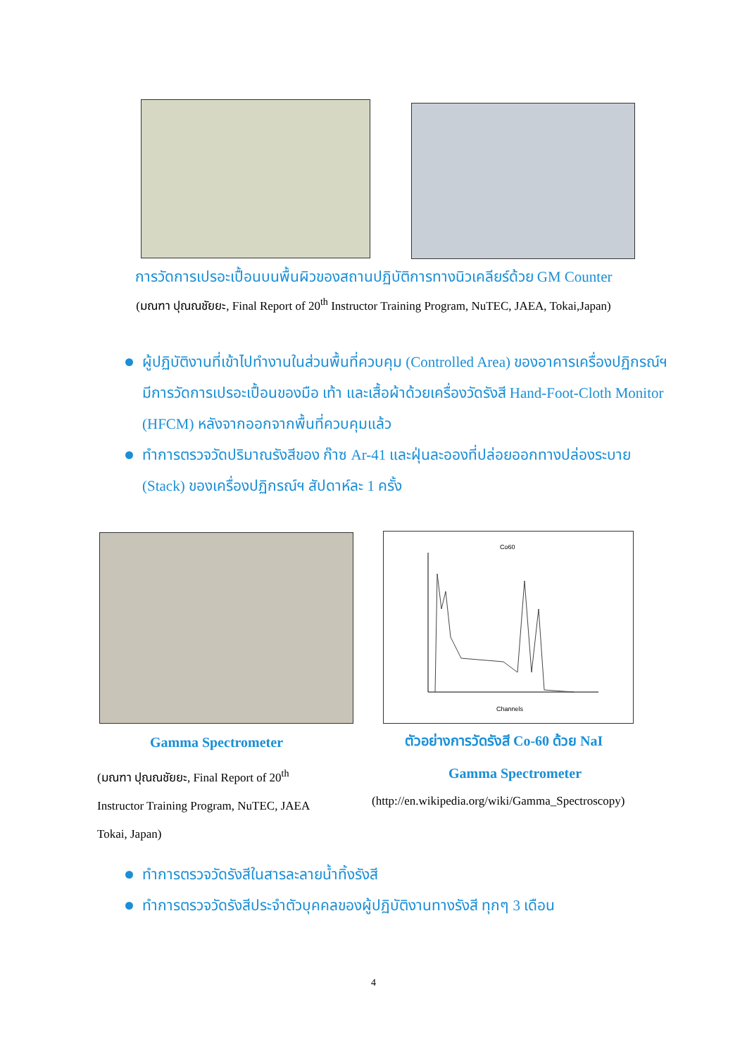การวัดการเปรอะเปื้อนบนพื้นผิวของสถานปฏิบัติการทางนิวเคลียร์ด้วย GM Counter
(มณฑา ปุณณชัยยะ, Final Report of 20<sup>th</sup> Instructor Training Program, NuTEC, JAEA, Tokai,Japan)
ผู้ปฏิบัติงานที่เข้าไปทำงานในส่วนพื้นที่ควบคุม (Controlled Area) ของอาคารเครื่องปฏิกรณ์ฯ มีการวัดการเปรอะเปื้อนของมือ เท้า และเสื้อผ้าด้วยเครื่องวัดรังสี Hand-Foot-Cloth Monitor (HFCM) หลังจากออกจากพื้นที่ควบคุมแล้ว
ทำการตรวจวัดปริมาณรังสีของ ก๊าซ Ar-41 และฝุ่นละอองที่ปล่อยออกทางปล่องระบาย (Stack) ของเครื่องปฏิกรณ์ฯ สัปดาห์ละ 1 ครั้ง
Co60
Channels
Gamma Spectrometer
ตัวอย่างการวัดรังสี Co-60 ด้วย NaI
(มณฑา ปุณณชัยยะ, Final Report of 20<sup>th</sup> Instructor Training Program, NuTEC, JAEA Tokai, Japan)
Gamma Spectrometer
(http://en.wikipedia.org/wiki/Gamma_Spectroscopy)
ทำการตรวจวัดรังสีในสารละลายน้ำทิ้งรังสี
ทำการตรวจวัดรังสีประจำตัวบุคคลของผู้ปฏิบัติงานทางรังสี ทุกๆ 3 เดือน
4